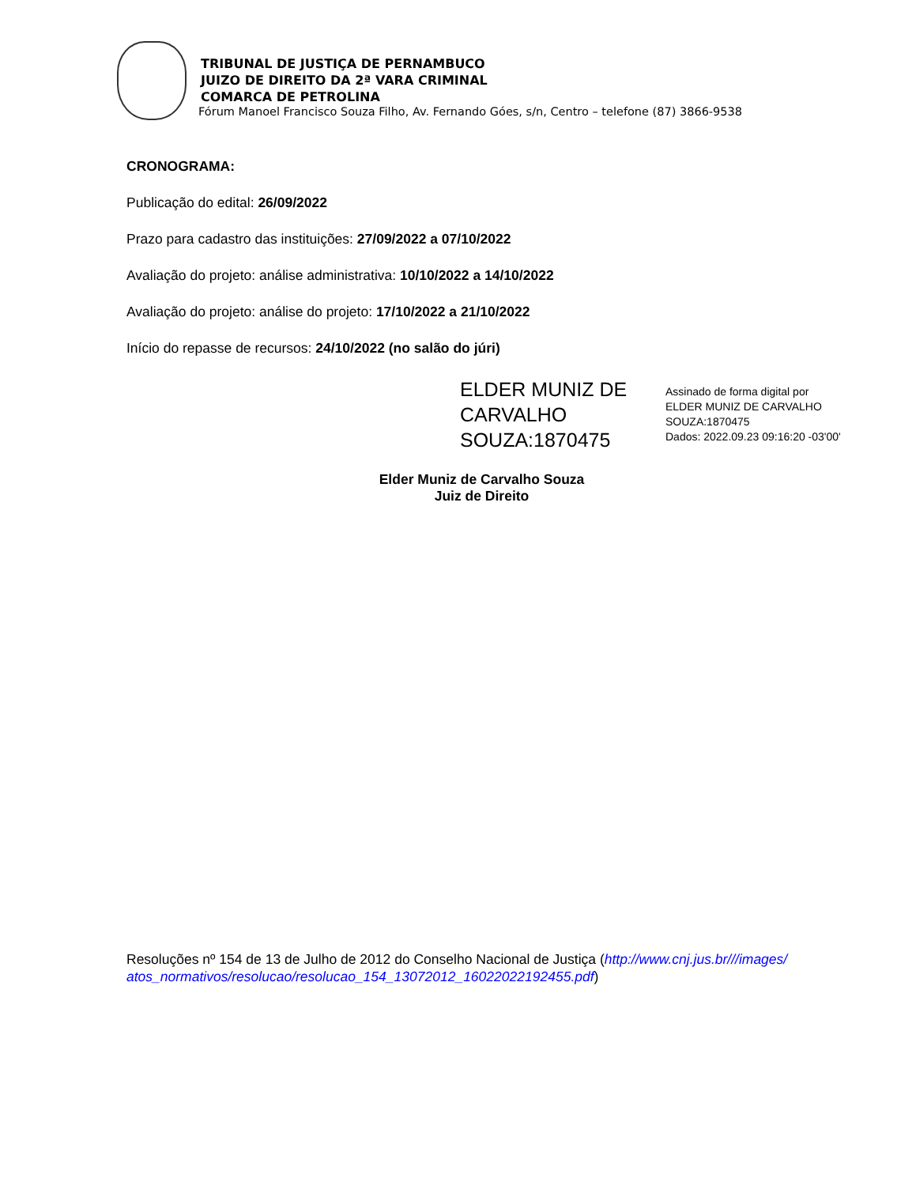TRIBUNAL DE JUSTIÇA DE PERNAMBUCO
JUIZO DE DIREITO DA 2ª VARA CRIMINAL
COMARCA DE PETROLINA
Fórum Manoel Francisco Souza Filho, Av. Fernando Góes, s/n, Centro – telefone (87) 3866-9538
CRONOGRAMA:
Publicação do edital: 26/09/2022
Prazo para cadastro das instituições: 27/09/2022 a 07/10/2022
Avaliação do projeto: análise administrativa: 10/10/2022 a 14/10/2022
Avaliação do projeto: análise do projeto: 17/10/2022 a 21/10/2022
Início do repasse de recursos: 24/10/2022 (no salão do júri)
ELDER MUNIZ DE CARVALHO SOUZA:1870475
Assinado de forma digital por
ELDER MUNIZ DE CARVALHO
SOUZA:1870475
Dados: 2022.09.23 09:16:20 -03'00'
Elder Muniz de Carvalho Souza
Juiz de Direito
Resoluções nº 154 de 13 de Julho de 2012 do Conselho Nacional de Justiça (http://www.cnj.jus.br///images/atos_normativos/resolucao/resolucao_154_13072012_16022022192455.pdf)